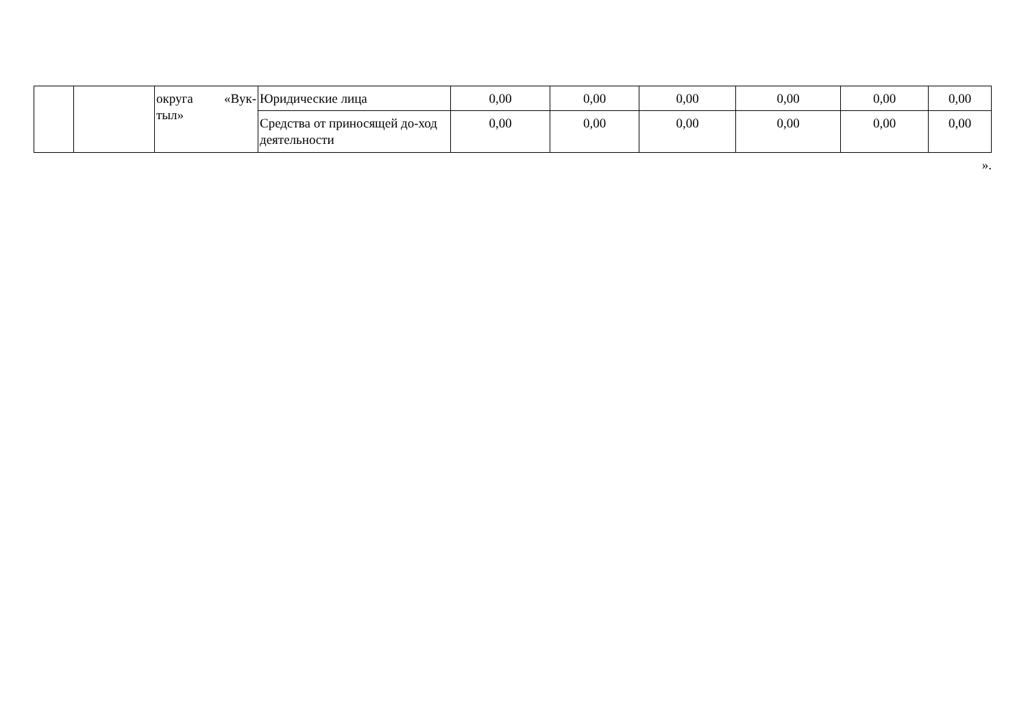| | | округа «Вук-тыл» | Юридические лица | 0,00 | 0,00 | 0,00 | 0,00 | 0,00 | 0,00 |
| | | | Средства от приносящей до-ход деятельности | 0,00 | 0,00 | 0,00 | 0,00 | 0,00 | 0,00 |
».